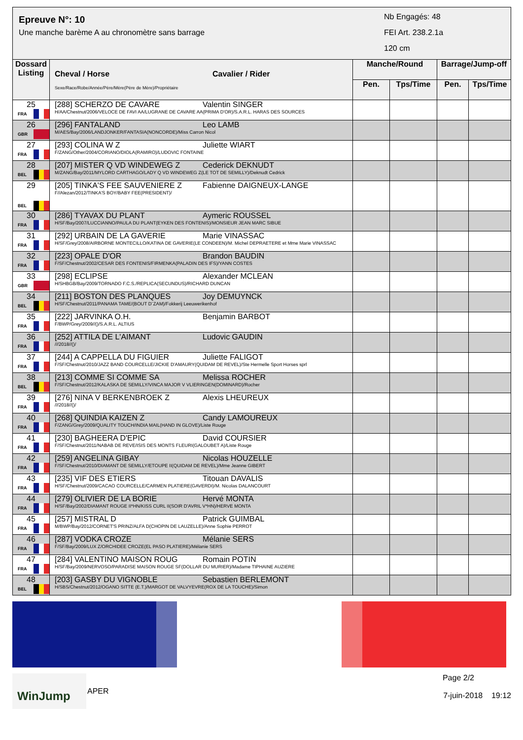Epreuve N°: 10
Une manche barème A au chronomètre sans barrage
Nb Engagés: 48
FEI Art. 238.2.1a
120 cm
| Dossard Listing | Cheval / Horse Cavalier / Rider Sexe/Race/Robe/Année/Père/Mère(Père de Mère)/Propriétaire | Manche/Round | | Barrage/Jump-off | |
| --- | --- | --- | --- | --- | --- |
| | | Pen. | Tps/Time | Pen. | Tps/Time |
| 25 FRA | [288] SCHERZO DE CAVARE Valentin SINGER H/AA/Chestnut/2006/VELOCE DE FAVI AA/LUGRANE DE CAVARE AA(PRIMA D'OR)/S.A.R.L. HARAS DES SOURCES | | | | |
| 26 GBR | [296] FANTALAND Leo LAMB M/AES/Bay/2006/LANDJONKER/FANTASIA(NONCORDE)/Miss Carron Nicol | | | | |
| 27 FRA | [293] COLINA W Z Juliette WIART F/ZANG/Other/2004/CORIANO/DIOLA(RAMIRO)/LUDOVIC FONTAINE | | | | |
| 28 BEL | [207] MISTER Q VD WINDEWEG Z Cederick DEKNUDT M/ZANG/Bay/2011/MYLORD CARTHAGO/LADY Q VD WINDEWEG Z(LE TOT DE SEMILLY)/Deknudt Cedrick | | | | |
| 29 BEL | [205] TINKA'S FEE SAUVENIERE Z Fabienne DAIGNEUX-LANGE F//Alezan/2012/TINKA'S BOY/BABY FEE(PRESIDENT)/ | | | | |
| 30 FRA | [286] TYAVAX DU PLANT Aymeric ROUSSEL H/SF/Bay/2007/LUCCIANNO/PAULA DU PLANT(EYKEN DES FONTENIS)/MONSIEUR JEAN MARC SIBUE | | | | |
| 31 FRA | [292] URBAIN DE LA GAVERIE Marie VINASSAC H/SF/Grey/2008/AIRBORNE MONTECILLO/KATINA DE GAVERIE(LE CONDEEN)/M. Michel DEPRAETERE et Mme Marie VINASSAC | | | | |
| 32 FRA | [223] OPALE D'OR Brandon BAUDIN F/SF/Chestnut/2002/CESAR DES FONTENIS/FIRMENKA(PALADIN DES IFS)/YANN COSTES | | | | |
| 33 GBR | [298] ECLIPSE Alexander MCLEAN H/SHBGB/Bay/2009/TORNADO F.C.S./REPLICA(SECUNDUS)/RICHARD DUNCAN | | | | |
| 34 BEL | [211] BOSTON DES PLANQUES Joy DEMUYNCK H/SF/Chestnut/2011/PANAMA TAME/(BOUT D´ZAM)/Fokkerij Leeuwerikenhof | | | | |
| 35 FRA | [222] JARVINKA O.H. Benjamin BARBOT F/BWP/Grey/2009//()/S.A.R.L. ALTIUS | | | | |
| 36 FRA | [252] ATTILA DE L'AIMANT Ludovic GAUDIN ///2018//()/ | | | | |
| 37 FRA | [244] A CAPPELLA DU FIGUIER Juliette FALIGOT F/SF/Chestnut/2010/JAZZ BAND COURCELLE/JICKIE D'AMAURY(QUIDAM DE REVEL)/Ste Hermelle Sport Horses sprl | | | | |
| 38 BEL | [213] COMME SI COMME SA Melissa ROCHER F/SF/Chestnut/2012/KALASKA DE SEMILLY/VINCA MAJOR V VLIERINGEN(DOMINARD)/Rocher | | | | |
| 39 FRA | [276] NINA V BERKENBROEK Z Alexis LHEUREUX ///2018//()/ | | | | |
| 40 FRA | [268] QUINDIA KAIZEN Z Candy LAMOUREUX F/ZANG/Grey/2009/QUALITY TOUCH/INDIA MAIL(HAND IN GLOVE)/Liste Rouge | | | | |
| 41 FRA | [230] BAGHEERA D'EPIC David COURSIER F/SF/Chestnut/2011/NABAB DE REVE/ISIS DES MONTS FLEURI(GALOUBET A)/Liste Rouge | | | | |
| 42 FRA | [259] ANGELINA GIBAY Nicolas HOUZELLE F/SF/Chestnut/2010/DIAMANT DE SEMILLY/ETOUPE II(QUIDAM DE REVEL)/Mme Jeanne GIBERT | | | | |
| 43 FRA | [235] VIF DES ETIERS Titouan DAVALIS H/SF/Chestnut/2009/CACAO COURCELLE/CARMEN PLATIERE(GAVERDI)/M. Nicolas DALANCOURT | | | | |
| 44 FRA | [279] OLIVIER DE LA BORIE Hervé MONTA H/SF/Bay/2002/DIAMANT ROUGE II*HN/KISS CURL II(SOIR D'AVRIL V*HN)/HERVE MONTA | | | | |
| 45 FRA | [257] MISTRAL D Patrick GUIMBAL M/BWP/Bay/2012/CORNET'S PRINZ/ALFA D(CHOPIN DE LAUZELLE)/Anne Sophie PERROT | | | | |
| 46 FRA | [287] VODKA CROZE Mélanie SERS F/SF/Bay/2009/LUX Z/ORCHIDEE CROZE(EL PASO PLATIERE)/Mélanie SERS | | | | |
| 47 FRA | [284] VALENTINO MAISON ROUG Romain POTIN H/SF/Bay/2009/NERVOSO/PARADISE MAISON ROUGE SF(DOLLAR DU MURIER)/Madame TIPHAINE AUZIERE | | | | |
| 48 BEL | [203] GASBY DU VIGNOBLE Sebastien BERLEMONT H/SBS/Chestnut/2012/OGANO SITTE (E.T.)/MARGOT DE VALVYEVRE(ROX DE LA TOUCHE)/Simon | | | | |
WinJump
APER
Page 2/2
7-juin-2018 19:12